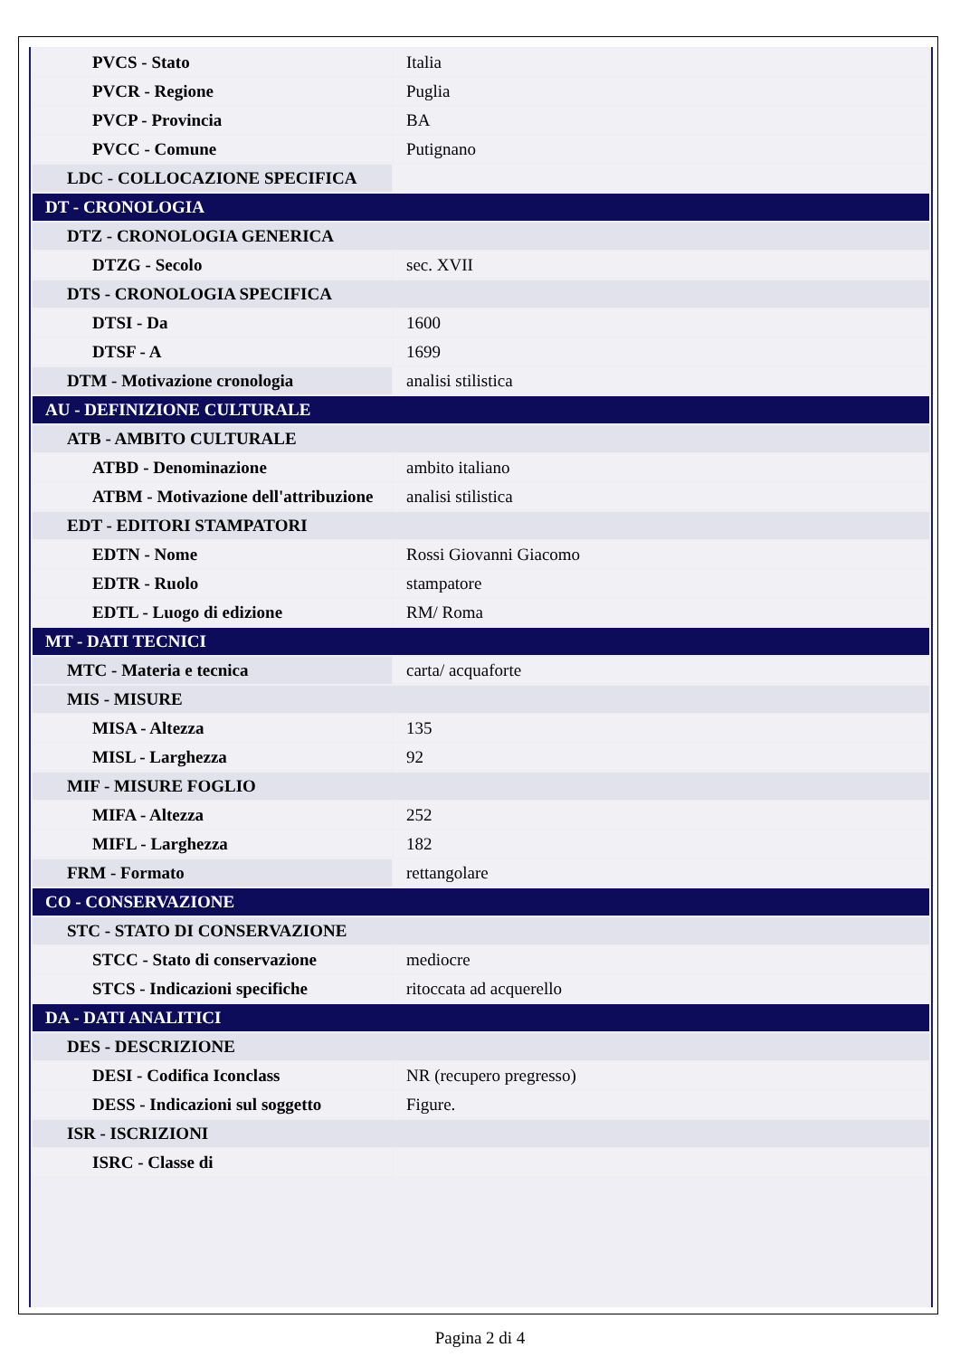| PVCS - Stato | Italia |
| PVCR - Regione | Puglia |
| PVCP - Provincia | BA |
| PVCC - Comune | Putignano |
| LDC - COLLOCAZIONE SPECIFICA | |
| DT - CRONOLOGIA | |
| DTZ - CRONOLOGIA GENERICA | |
| DTZG - Secolo | sec. XVII |
| DTS - CRONOLOGIA SPECIFICA | |
| DTSI - Da | 1600 |
| DTSF - A | 1699 |
| DTM - Motivazione cronologia | analisi stilistica |
| AU - DEFINIZIONE CULTURALE | |
| ATB - AMBITO CULTURALE | |
| ATBD - Denominazione | ambito italiano |
| ATBM - Motivazione dell'attribuzione | analisi stilistica |
| EDT - EDITORI STAMPATORI | |
| EDTN - Nome | Rossi Giovanni Giacomo |
| EDTR - Ruolo | stampatore |
| EDTL - Luogo di edizione | RM/ Roma |
| MT - DATI TECNICI | |
| MTC - Materia e tecnica | carta/ acquaforte |
| MIS - MISURE | |
| MISA - Altezza | 135 |
| MISL - Larghezza | 92 |
| MIF - MISURE FOGLIO | |
| MIFA - Altezza | 252 |
| MIFL - Larghezza | 182 |
| FRM - Formato | rettangolare |
| CO - CONSERVAZIONE | |
| STC - STATO DI CONSERVAZIONE | |
| STCC - Stato di conservazione | mediocre |
| STCS - Indicazioni specifiche | ritoccata ad acquerello |
| DA - DATI ANALITICI | |
| DES - DESCRIZIONE | |
| DESI - Codifica Iconclass | NR (recupero pregresso) |
| DESS - Indicazioni sul soggetto | Figure. |
| ISR - ISCRIZIONI | |
| ISRC - Classe di | |
Pagina 2 di 4